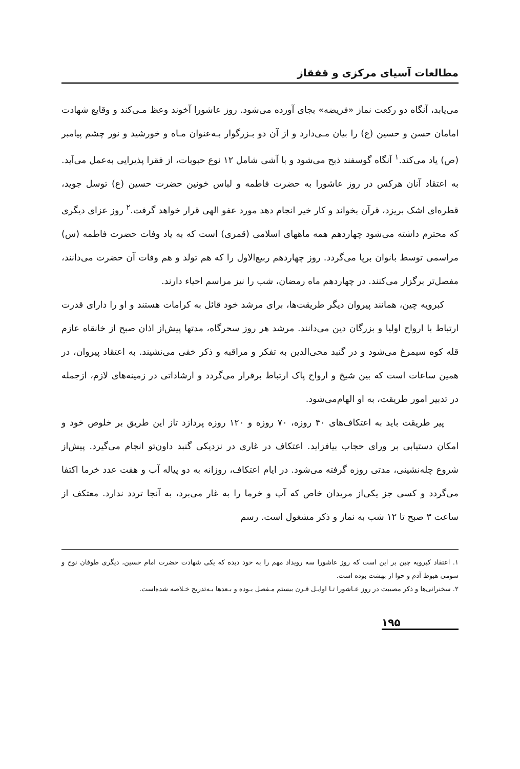مطالعات آسیای مرکزی و قفقاز
می‌یابد، آنگاه دو رکعت نماز «فریضه» بجای آورده می‌شود. روز عاشورا آخوند وعظ مـی‌کند و وقایع شهادت امامان حسن و حسین (ع) را بیان مـی‌دارد و از آن دو بـزرگوار بـه‌عنوان مـاه و خورشید و نور چشم پیامبر (ص) یاد می‌کند.<sup>۱</sup> آنگاه گوسفند ذبح می‌شود و با آشی شامل ۱۲ نوع حبوبات، از فقرا پذیرایی به‌عمل می‌آید. به اعتقاد آنان هرکس در روز عاشورا به حضرت فاطمه و لباس خونین حضرت حسین (ع) توسل جوید، قطره‌ای اشک بریزد، قرآن بخواند و کار خیر انجام دهد مورد عفو الهی قرار خواهد گرفت.<sup>۲</sup> روز عزای دیگری که محترم داشته می‌شود چهاردهم همه ماههای اسلامی (قمری) است که به یاد وفات حضرت فاطمه (س) مراسمی توسط بانوان برپا می‌گردد. روز چهاردهم ربیع‌الاول را که هم تولد و هم وفات آن حضرت می‌دانند، مفصل‌تر برگزار می‌کنند. در چهاردهم ماه رمضان، شب را نیز مراسم احیاء دارند.
کبرویه چین، همانند پیروان دیگر طریقت‌ها، برای مرشد خود قائل به کرامات هستند و او را دارای قدرت ارتباط با ارواح اولیا و بزرگان دین می‌دانند. مرشد هر روز سحرگاه، مدتها پیش‌از اذان صبح از خانقاه عازم قله کوه سیمرغ می‌شود و در گنبد محی‌الدین به تفکر و مراقبه و ذکر خفی می‌نشیند. به اعتقاد پیروان، در همین ساعات است که بین شیخ و ارواح پاک ارتباط برقرار می‌گردد و ارشاداتی در زمینه‌های لازم، ازجمله در تدبیر امور طریقت، به او الهام‌می‌شود.
پیر طریقت باید به اعتکاف‌های ۴۰ روزه، ۷۰ روزه و ۱۲۰ روزه پردازد تاز این طریق بر خلوص خود و امکان دستیابی بر ورای حجاب بیافزاید. اعتکاف در غاری در نزدیکی گنبد داون‌تو انجام می‌گیرد. پیش‌از شروع چله‌نشینی، مدتی روزه گرفته می‌شود. در ایام اعتکاف، روزانه به دو پیاله آب و هفت عدد خرما اکتفا می‌گردد و کسی جز یکی‌از مریدان خاص که آب و خرما را به غار می‌برد، به آنجا تردد ندارد. معتکف از ساعت ۳ صبح تا ۱۲ شب به نماز و ذکر مشغول است. رسم
۱. اعتقاد کبرویه چین بر این است که روز عاشورا سه رویداد مهم را به خود دیده که یکی شهادت حضرت امام حسین، دیگری طوفان نوح و سومی هبوط آدم و حوا از بهشت بوده است.
۲. سخنرانی‌ها و ذکر مصیبت در روز عـاشورا تـا اوایـل قـرن بیستم مـفصل بـوده و بـعدها بـه‌تدریج خـلاصه شده‌است.
۱۹۵